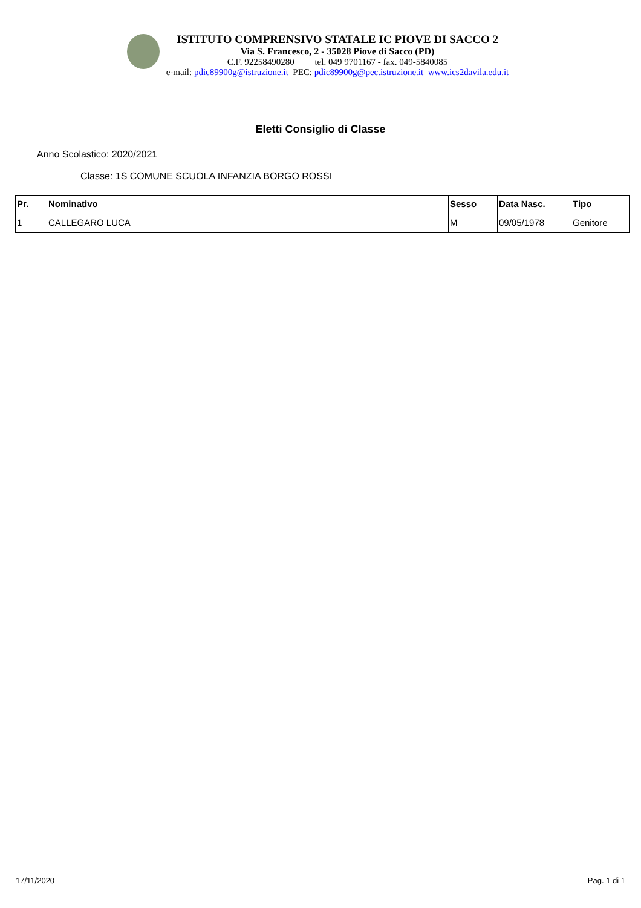ISTITUTO COMPRENSIVO STATALE IC PIOVE DI SACCO 2
Via S. Francesco, 2 - 35028 Piove di Sacco (PD)
C.F. 92258490280 tel. 049 9701167 - fax. 049-5840085
e-mail: pdic89900g@istruzione.it PEC: pdic89900g@pec.istruzione.it www.ics2davila.edu.it
Eletti Consiglio di Classe
Anno Scolastico: 2020/2021
Classe: 1S COMUNE SCUOLA INFANZIA BORGO ROSSI
| Pr. | Nominativo | Sesso | Data Nasc. | Tipo |
| --- | --- | --- | --- | --- |
| 1 | CALLEGARO LUCA | M | 09/05/1978 | Genitore |
17/11/2020 Pag. 1 di 1